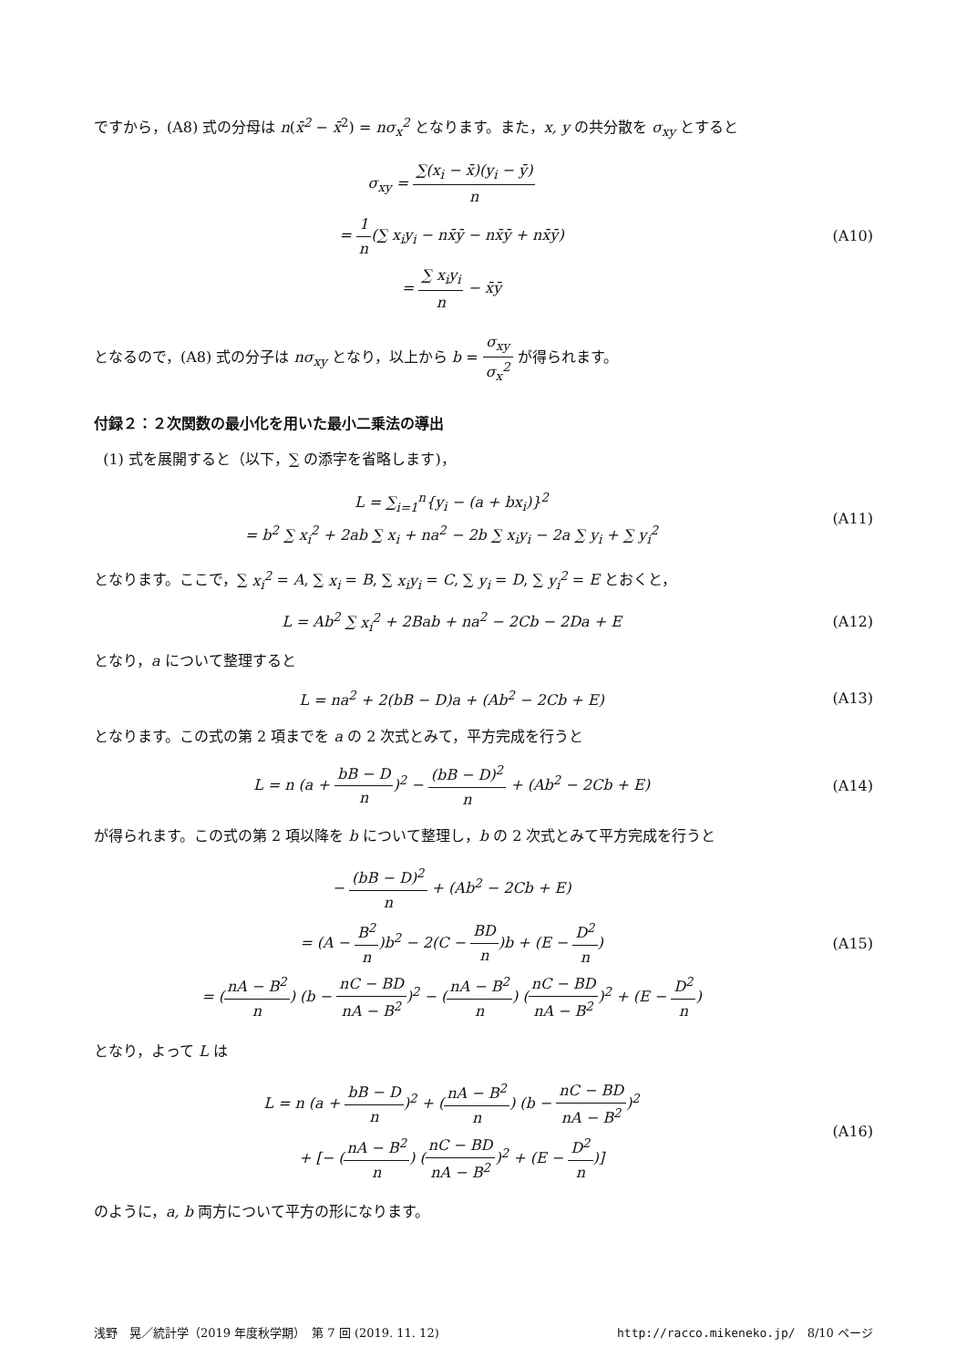ですから，(A8) 式の分母は n(x̄<sup>2</sup> − x̄<sup>2</sup>) = nσ<sub>x</sub><sup>2</sup> となります。また，x, y の共分散を σ<sub>xy</sub> とすると
σ<sub>xy</sub> = ∑(x<sub>i</sub> − x̄)(y<sub>i</sub> − ȳ) n
= 1 n(∑ x<sub>i</sub>y<sub>i</sub> − nx̄ȳ − nx̄ȳ + nx̄ȳ)
= ∑ x<sub>i</sub>y<sub>i</sub> n − x̄ȳ
(A10)
となるので，(A8) 式の分子は nσ<sub>xy</sub> となり，以上から b = σ<sub>xy</sub> σ<sub>x</sub><sup>2</sup> が得られます。
付録２：２次関数の最小化を用いた最小二乗法の導出
(1) 式を展開すると（以下，∑ の添字を省略します)，
L = ∑<sub>i=1</sub><sup>n</sup>{y<sub>i</sub> − (a + bx<sub>i</sub>)}<sup>2</sup>
= b<sup>2</sup> ∑ x<sub>i</sub><sup>2</sup> + 2ab ∑ x<sub>i</sub> + na<sup>2</sup> − 2b ∑ x<sub>i</sub>y<sub>i</sub> − 2a ∑ y<sub>i</sub> + ∑ y<sub>i</sub><sup>2</sup>
(A11)
となります。ここで，∑ x<sub>i</sub><sup>2</sup> = A, ∑ x<sub>i</sub> = B, ∑ x<sub>i</sub>y<sub>i</sub> = C, ∑ y<sub>i</sub> = D, ∑ y<sub>i</sub><sup>2</sup> = E とおくと，
L = Ab<sup>2</sup> ∑ x<sub>i</sub><sup>2</sup> + 2Bab + na<sup>2</sup> − 2Cb − 2Da + E
(A12)
となり，a について整理すると
L = na<sup>2</sup> + 2(bB − D)a + (Ab<sup>2</sup> − 2Cb + E)
(A13)
となります。この式の第 2 項までを a の 2 次式とみて，平方完成を行うと
L = n (a + bB − D n)<sup>2</sup> − (bB − D)<sup>2</sup> n + (Ab<sup>2</sup> − 2Cb + E)
(A14)
が得られます。この式の第 2 項以降を b について整理し，b の 2 次式とみて平方完成を行うと
− (bB − D)<sup>2</sup> n + (Ab<sup>2</sup> − 2Cb + E)
= (A − B<sup>2</sup> n)b<sup>2</sup> − 2(C − BD n)b + (E − D<sup>2</sup> n)
= (nA − B<sup>2</sup> n) (b − nC − BD nA − B<sup>2</sup>)<sup>2</sup> − (nA − B<sup>2</sup> n) (nC − BD nA − B<sup>2</sup>)<sup>2</sup> + (E − D<sup>2</sup> n)
(A15)
となり，よって L は
L = n (a + bB − D n)<sup>2</sup> + (nA − B<sup>2</sup> n) (b − nC − BD nA − B<sup>2</sup>)<sup>2</sup>
+ [− (nA − B<sup>2</sup> n) (nC − BD nA − B<sup>2</sup>)<sup>2</sup> + (E − D<sup>2</sup> n)]
(A16)
のように，a, b 両方について平方の形になります。
浅野　晃／統計学（2019 年度秋学期）　第 7 回 (2019. 11. 12) http://racco.mikeneko.jp/　8/10 ページ